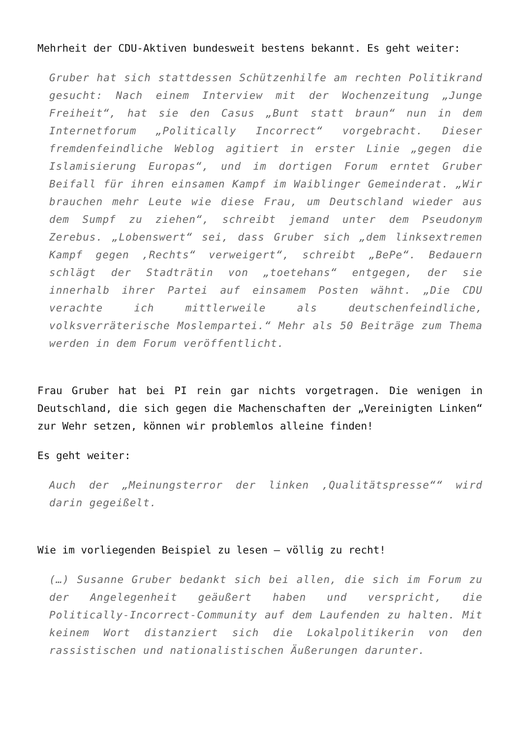Mehrheit der CDU-Aktiven bundesweit bestens bekannt. Es geht weiter:
Gruber hat sich stattdessen Schützenhilfe am rechten Politikrand gesucht: Nach einem Interview mit der Wochenzeitung „Junge Freiheit“, hat sie den Casus „Bunt statt braun“ nun in dem Internetforum „Politically Incorrect“ vorgebracht. Dieser fremdenfeindliche Weblog agitiert in erster Linie „gegen die Islamisierung Europas“, und im dortigen Forum erntet Gruber Beifall für ihren einsamen Kampf im Waiblinger Gemeinderat. „Wir brauchen mehr Leute wie diese Frau, um Deutschland wieder aus dem Sumpf zu ziehen“, schreibt jemand unter dem Pseudonym Zerebus. „Lobenswert“ sei, dass Gruber sich „dem linksextremen Kampf gegen ‚Rechts“ verweigert“, schreibt „BePe“. Bedauern schlägt der Stadträtin von „toetehans“ entgegen, der sie innerhalb ihrer Partei auf einsamem Posten wähnt. „Die CDU verachte ich mittlerweile als deutschenfeindliche, volksverräterische Moslempartei.“ Mehr als 50 Beiträge zum Thema werden in dem Forum veröffentlicht.
Frau Gruber hat bei PI rein gar nichts vorgetragen. Die wenigen in Deutschland, die sich gegen die Machenschaften der „Vereinigten Linken“ zur Wehr setzen, können wir problemlos alleine finden!
Es geht weiter:
Auch der „Meinungsterror der linken ‚Qualitätspresse““ wird darin gegeißelt.
Wie im vorliegenden Beispiel zu lesen – völlig zu recht!
(…) Susanne Gruber bedankt sich bei allen, die sich im Forum zu der Angelegenheit geäußert haben und verspricht, die Politically-Incorrect-Community auf dem Laufenden zu halten. Mit keinem Wort distanziert sich die Lokalpolitikerin von den rassistischen und nationalistischen Äußerungen darunter.